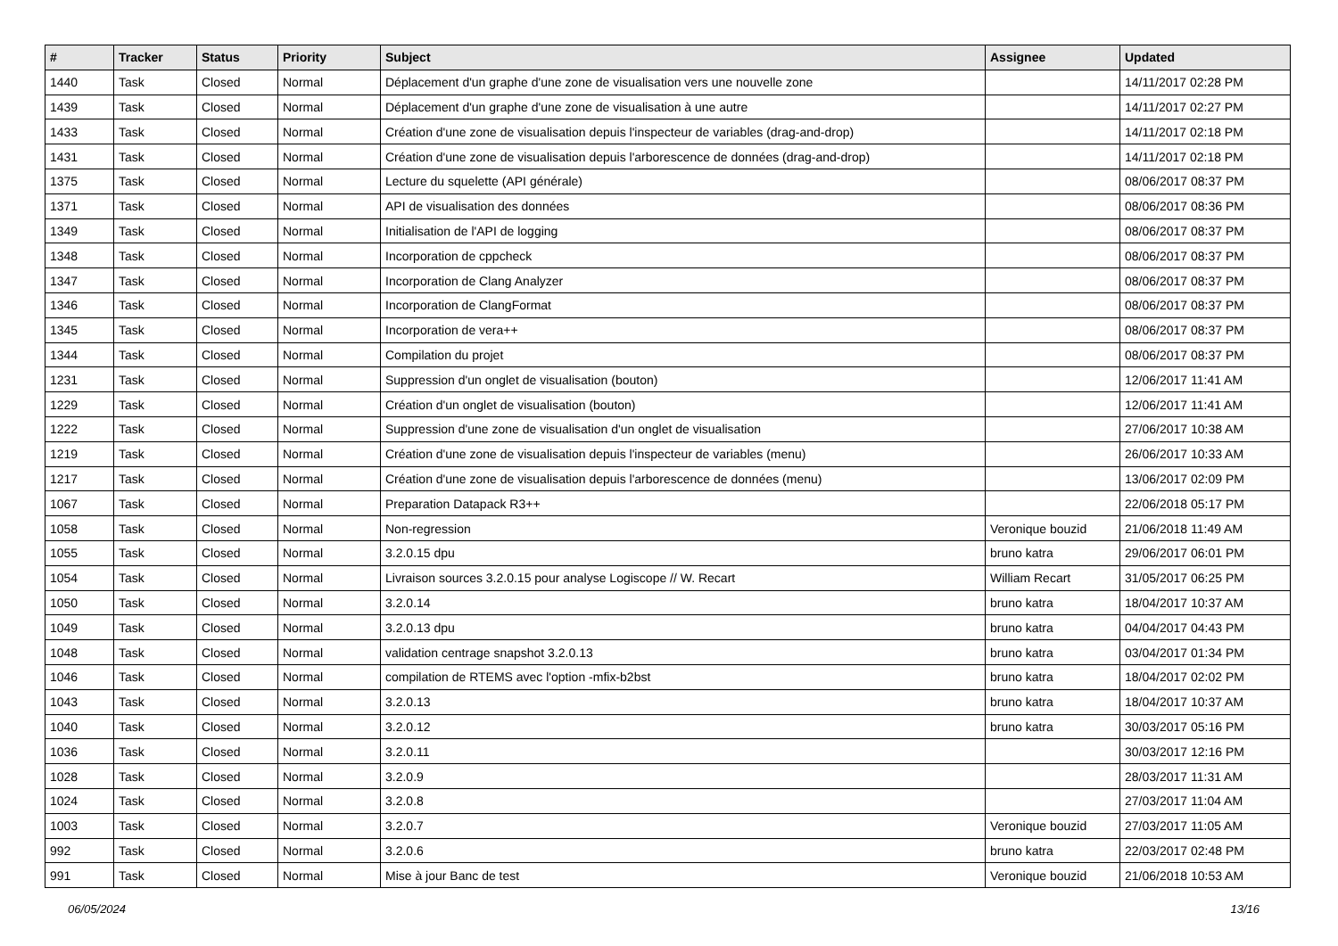| # | Tracker | Status | Priority | Subject | Assignee | Updated |
| --- | --- | --- | --- | --- | --- | --- |
| 1440 | Task | Closed | Normal | Déplacement d'un graphe d'une zone de visualisation vers une nouvelle zone | | 14/11/2017 02:28 PM |
| 1439 | Task | Closed | Normal | Déplacement d'un graphe d'une zone de visualisation à une autre | | 14/11/2017 02:27 PM |
| 1433 | Task | Closed | Normal | Création d'une zone de visualisation depuis l'inspecteur de variables (drag-and-drop) | | 14/11/2017 02:18 PM |
| 1431 | Task | Closed | Normal | Création d'une zone de visualisation depuis l'arborescence de données (drag-and-drop) | | 14/11/2017 02:18 PM |
| 1375 | Task | Closed | Normal | Lecture du squelette (API générale) | | 08/06/2017 08:37 PM |
| 1371 | Task | Closed | Normal | API de visualisation des données | | 08/06/2017 08:36 PM |
| 1349 | Task | Closed | Normal | Initialisation de l'API de logging | | 08/06/2017 08:37 PM |
| 1348 | Task | Closed | Normal | Incorporation de cppcheck | | 08/06/2017 08:37 PM |
| 1347 | Task | Closed | Normal | Incorporation de Clang Analyzer | | 08/06/2017 08:37 PM |
| 1346 | Task | Closed | Normal | Incorporation de ClangFormat | | 08/06/2017 08:37 PM |
| 1345 | Task | Closed | Normal | Incorporation de vera++ | | 08/06/2017 08:37 PM |
| 1344 | Task | Closed | Normal | Compilation du projet | | 08/06/2017 08:37 PM |
| 1231 | Task | Closed | Normal | Suppression d'un onglet de visualisation (bouton) | | 12/06/2017 11:41 AM |
| 1229 | Task | Closed | Normal | Création d'un onglet de visualisation (bouton) | | 12/06/2017 11:41 AM |
| 1222 | Task | Closed | Normal | Suppression d'une zone de visualisation d'un onglet de visualisation | | 27/06/2017 10:38 AM |
| 1219 | Task | Closed | Normal | Création d'une zone de visualisation depuis l'inspecteur de variables (menu) | | 26/06/2017 10:33 AM |
| 1217 | Task | Closed | Normal | Création d'une zone de visualisation depuis l'arborescence de données (menu) | | 13/06/2017 02:09 PM |
| 1067 | Task | Closed | Normal | Preparation Datapack R3++ | | 22/06/2018 05:17 PM |
| 1058 | Task | Closed | Normal | Non-regression | Veronique bouzid | 21/06/2018 11:49 AM |
| 1055 | Task | Closed | Normal | 3.2.0.15 dpu | bruno katra | 29/06/2017 06:01 PM |
| 1054 | Task | Closed | Normal | Livraison sources 3.2.0.15 pour analyse Logiscope // W. Recart | William Recart | 31/05/2017 06:25 PM |
| 1050 | Task | Closed | Normal | 3.2.0.14 | bruno katra | 18/04/2017 10:37 AM |
| 1049 | Task | Closed | Normal | 3.2.0.13 dpu | bruno katra | 04/04/2017 04:43 PM |
| 1048 | Task | Closed | Normal | validation centrage snapshot 3.2.0.13 | bruno katra | 03/04/2017 01:34 PM |
| 1046 | Task | Closed | Normal | compilation de RTEMS avec l'option -mfix-b2bst | bruno katra | 18/04/2017 02:02 PM |
| 1043 | Task | Closed | Normal | 3.2.0.13 | bruno katra | 18/04/2017 10:37 AM |
| 1040 | Task | Closed | Normal | 3.2.0.12 | bruno katra | 30/03/2017 05:16 PM |
| 1036 | Task | Closed | Normal | 3.2.0.11 | | 30/03/2017 12:16 PM |
| 1028 | Task | Closed | Normal | 3.2.0.9 | | 28/03/2017 11:31 AM |
| 1024 | Task | Closed | Normal | 3.2.0.8 | | 27/03/2017 11:04 AM |
| 1003 | Task | Closed | Normal | 3.2.0.7 | Veronique bouzid | 27/03/2017 11:05 AM |
| 992 | Task | Closed | Normal | 3.2.0.6 | bruno katra | 22/03/2017 02:48 PM |
| 991 | Task | Closed | Normal | Mise à jour Banc de test | Veronique bouzid | 21/06/2018 10:53 AM |
06/05/2024 13/16